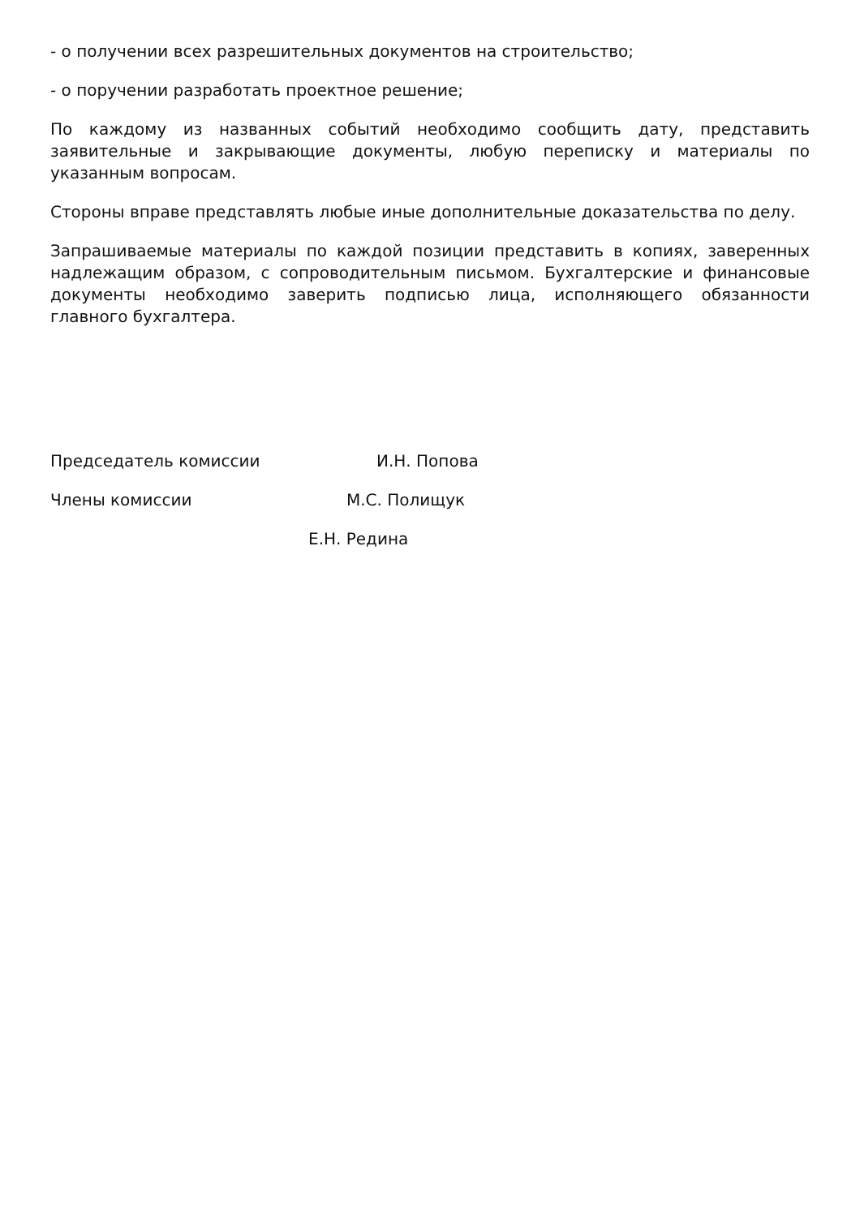- о получении всех разрешительных документов на строительство;
- о поручении разработать проектное решение;
По каждому из названных событий необходимо сообщить дату, представить заявительные и закрывающие документы, любую переписку и материалы по указанным вопросам.
Стороны вправе представлять любые иные дополнительные доказательства по делу.
Запрашиваемые материалы по каждой позиции представить в копиях, заверенных надлежащим образом, с сопроводительным письмом. Бухгалтерские и финансовые документы необходимо заверить подписью лица, исполняющего обязанности главного бухгалтера.
Председатель комиссии И.Н. Попова
Члены комиссии М.С. Полищук
Е.Н. Редина